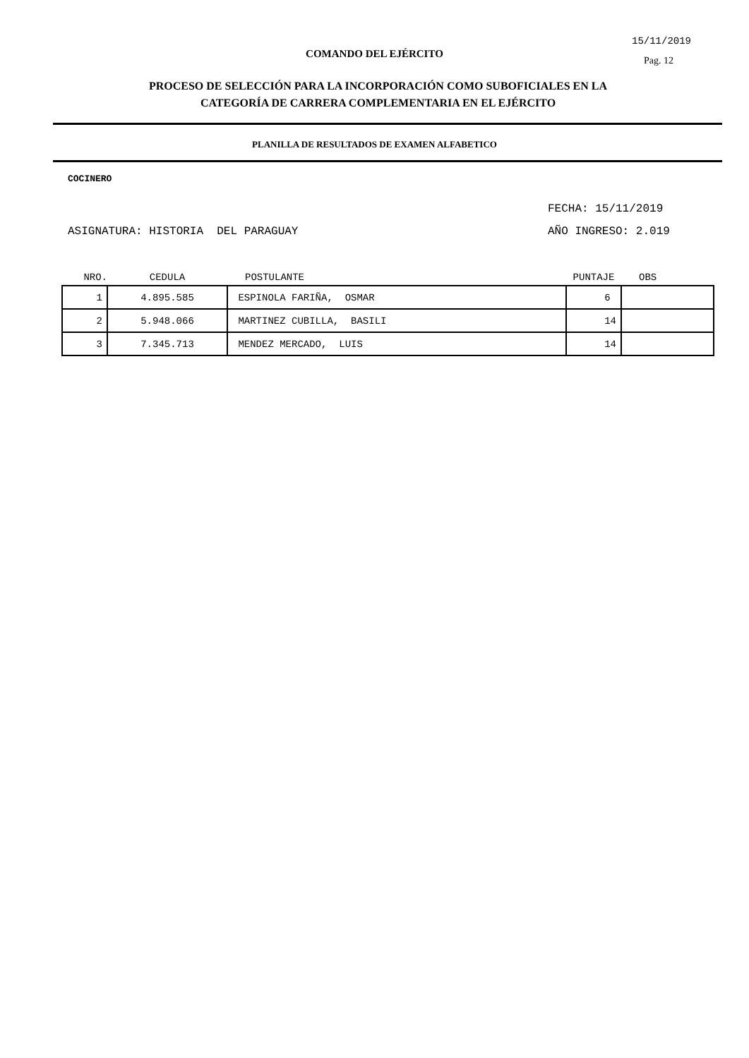COMANDO DEL EJÉRCITO
15/11/2019
Pag. 12
PROCESO DE SELECCIÓN PARA LA INCORPORACIÓN COMO SUBOFICIALES EN LA
CATEGORÍA DE CARRERA COMPLEMENTARIA EN EL EJÉRCITO
PLANILLA DE RESULTADOS DE EXAMEN ALFABETICO
COCINERO
FECHA: 15/11/2019
ASIGNATURA: HISTORIA DEL PARAGUAY AÑO INGRESO: 2.019
| NRO. | CEDULA | POSTULANTE | PUNTAJE | OBS |
| --- | --- | --- | --- | --- |
| 1 | 4.895.585 | ESPINOLA FARIÑA, OSMAR | 6 | |
| 2 | 5.948.066 | MARTINEZ CUBILLA, BASILI | 14 | |
| 3 | 7.345.713 | MENDEZ MERCADO, LUIS | 14 | |